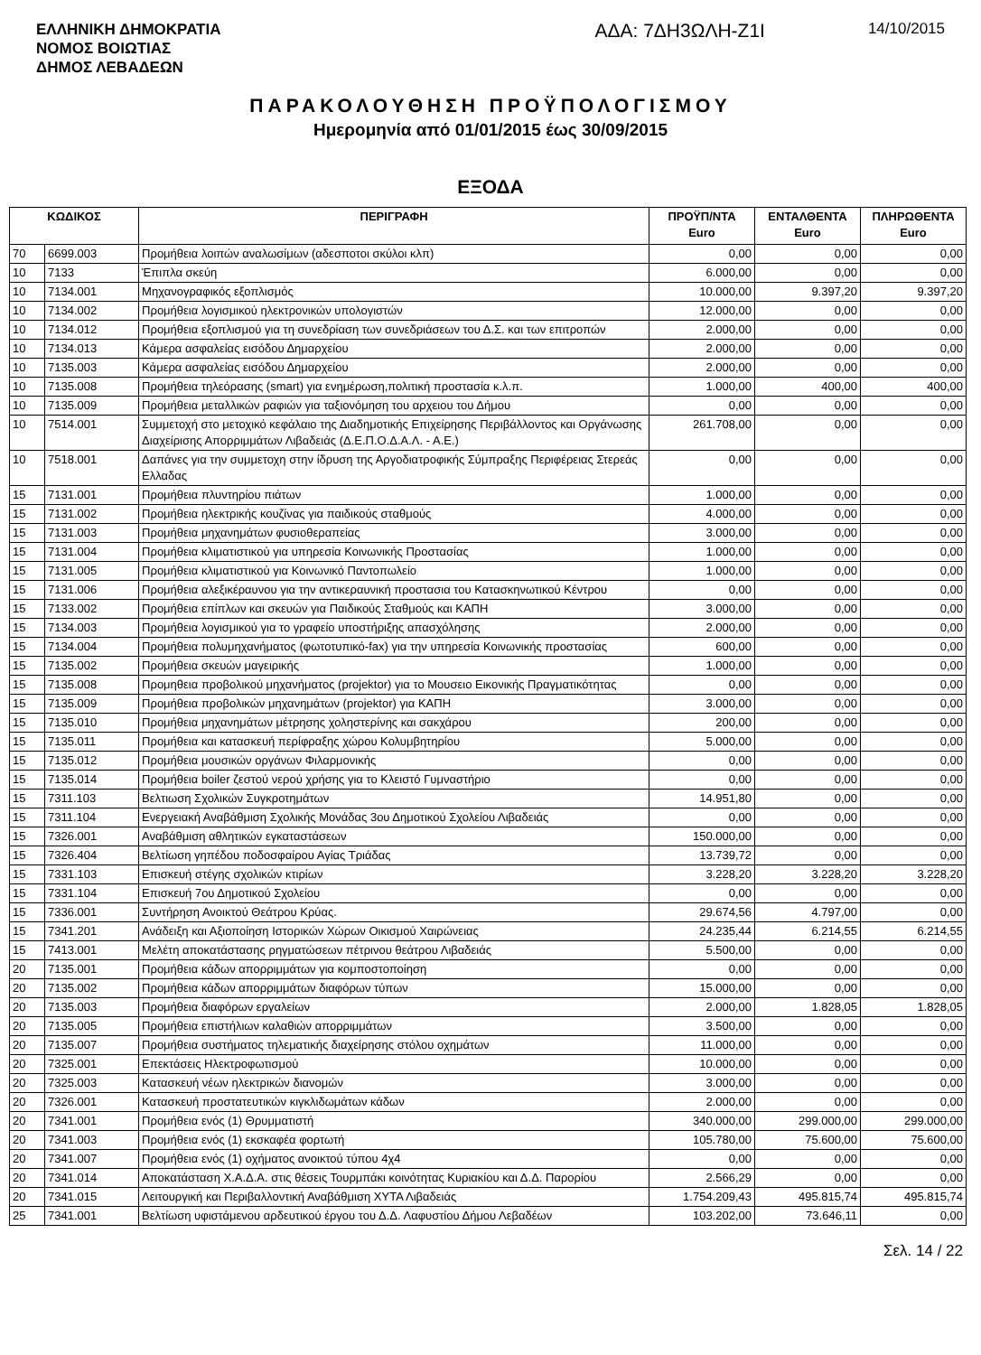ΕΛΛΗΝΙΚΗ ΔΗΜΟΚΡΑΤΙΑ
ΝΟΜΟΣ ΒΟΙΩΤΙΑΣ
ΔΗΜΟΣ ΛΕΒΑΔΕΩΝ
ΑΔΑ: 7ΔΗ3ΩΛΗ-Ζ1Ι
14/10/2015
ΠΑΡΑΚΟΛΟΥΘΗΣΗ ΠΡΟΫΠΟΛΟΓΙΣΜΟΥ
Ημερομηνία από 01/01/2015 έως 30/09/2015
ΕΞΟΔΑ
| ΚΩΔΙΚΟΣ | | ΠΕΡΙΓΡΑΦΗ | ΠΡΟΫΠ/ΝΤΑ Euro | ΕΝΤΑΛΘΕΝΤΑ Euro | ΠΛΗΡΩΘΕΝΤΑ Euro |
| --- | --- | --- | --- | --- | --- |
| 70 | 6699.003 | Προμήθεια λοιπών αναλωσίμων (αδεσποτοι σκύλοι κλπ) | 0,00 | 0,00 | 0,00 |
| 10 | 7133 | Έπιπλα σκεύη | 6.000,00 | 0,00 | 0,00 |
| 10 | 7134.001 | Μηχανογραφικός εξοπλισμός | 10.000,00 | 9.397,20 | 9.397,20 |
| 10 | 7134.002 | Προμήθεια λογισμικού ηλεκτρονικών υπολογιστών | 12.000,00 | 0,00 | 0,00 |
| 10 | 7134.012 | Προμήθεια εξοπλισμού για τη συνεδρίαση των συνεδριάσεων του Δ.Σ. και των επιτροπών | 2.000,00 | 0,00 | 0,00 |
| 10 | 7134.013 | Κάμερα ασφαλείας εισόδου Δημαρχείου | 2.000,00 | 0,00 | 0,00 |
| 10 | 7135.003 | Κάμερα ασφαλείας εισόδου Δημαρχείου | 2.000,00 | 0,00 | 0,00 |
| 10 | 7135.008 | Προμήθεια τηλεόρασης (smart) για ενημέρωση,πολιτική προστασία κ.λ.π. | 1.000,00 | 400,00 | 400,00 |
| 10 | 7135.009 | Προμήθεια μεταλλικών ραφιών για ταξιονόμηση του αρχειου του Δήμου | 0,00 | 0,00 | 0,00 |
| 10 | 7514.001 | Συμμετοχή στο μετοχικό κεφάλαιο της Διαδημοτικής Επιχείρησης Περιβάλλοντος και Οργάνωσης Διαχείρισης Απορριμμάτων Λιβαδειάς (Δ.Ε.Π.Ο.Δ.Α.Λ. - Α.Ε.) | 261.708,00 | 0,00 | 0,00 |
| 10 | 7518.001 | Δαπάνες για την συμμετοχη στην ίδρυση της Αργοδιατροφικής Σύμπραξης Περιφέρειας Στερεάς Ελλαδας | 0,00 | 0,00 | 0,00 |
| 15 | 7131.001 | Προμήθεια πλυντηρίου πιάτων | 1.000,00 | 0,00 | 0,00 |
| 15 | 7131.002 | Προμήθεια ηλεκτρικής κουζίνας για παιδικούς σταθμούς | 4.000,00 | 0,00 | 0,00 |
| 15 | 7131.003 | Προμήθεια μηχανημάτων φυσιοθεραπείας | 3.000,00 | 0,00 | 0,00 |
| 15 | 7131.004 | Προμήθεια κλιματιστικού για υπηρεσία Κοινωνικής Προστασίας | 1.000,00 | 0,00 | 0,00 |
| 15 | 7131.005 | Προμήθεια κλιματιστικού για Κοινωνικό Παντοπωλείο | 1.000,00 | 0,00 | 0,00 |
| 15 | 7131.006 | Προμήθεια αλεξικέραυνου για την αντικεραυνική προστασια του Κατασκηνωτικού Κέντρου | 0,00 | 0,00 | 0,00 |
| 15 | 7133.002 | Προμήθεια επίπλων και σκευών για Παιδικούς Σταθμούς και ΚΑΠΗ | 3.000,00 | 0,00 | 0,00 |
| 15 | 7134.003 | Προμήθεια λογισμικού για το γραφείο υποστήριξης απασχόλησης | 2.000,00 | 0,00 | 0,00 |
| 15 | 7134.004 | Προμήθεια πολυμηχανήματος (φωτοτυπικό-fax) για την υπηρεσία Κοινωνικής προστασίας | 600,00 | 0,00 | 0,00 |
| 15 | 7135.002 | Προμήθεια σκευών μαγειρικής | 1.000,00 | 0,00 | 0,00 |
| 15 | 7135.008 | Προμηθεια προβολικού μηχανήματος (projektor) για το Μουσειο Εικονικής Πραγματικότητας | 0,00 | 0,00 | 0,00 |
| 15 | 7135.009 | Προμήθεια προβολικών μηχανημάτων (projektor) για ΚΑΠΗ | 3.000,00 | 0,00 | 0,00 |
| 15 | 7135.010 | Προμήθεια μηχανημάτων μέτρησης χοληστερίνης και σακχάρου | 200,00 | 0,00 | 0,00 |
| 15 | 7135.011 | Προμήθεια και κατασκευή περίφραξης χώρου Κολυμβητηρίου | 5.000,00 | 0,00 | 0,00 |
| 15 | 7135.012 | Προμήθεια μουσικών οργάνων Φιλαρμονικής | 0,00 | 0,00 | 0,00 |
| 15 | 7135.014 | Προμήθεια boiler ζεστού νερού χρήσης για το Κλειστό Γυμναστήριο | 0,00 | 0,00 | 0,00 |
| 15 | 7311.103 | Βελτιωση Σχολικών Συγκροτημάτων | 14.951,80 | 0,00 | 0,00 |
| 15 | 7311.104 | Ενεργειακή Αναβάθμιση Σχολικής Μονάδας 3ου Δημοτικού Σχολείου Λιβαδειάς | 0,00 | 0,00 | 0,00 |
| 15 | 7326.001 | Αναβάθμιση αθλητικών εγκαταστάσεων | 150.000,00 | 0,00 | 0,00 |
| 15 | 7326.404 | Βελτίωση γηπέδου ποδοσφαίρου Αγίας Τριάδας | 13.739,72 | 0,00 | 0,00 |
| 15 | 7331.103 | Επισκευή στέγης σχολικών κτιρίων | 3.228,20 | 3.228,20 | 3.228,20 |
| 15 | 7331.104 | Επισκευή 7ου Δημοτικού Σχολείου | 0,00 | 0,00 | 0,00 |
| 15 | 7336.001 | Συντήρηση Ανοικτού Θεάτρου Κρύας. | 29.674,56 | 4.797,00 | 0,00 |
| 15 | 7341.201 | Ανάδειξη και Αξιοποίηση Ιστορικών Χώρων Οικισμού Χαιρώνειας | 24.235,44 | 6.214,55 | 6.214,55 |
| 15 | 7413.001 | Μελέτη αποκατάστασης ρηγματώσεων πέτρινου θεάτρου Λιβαδειάς | 5.500,00 | 0,00 | 0,00 |
| 20 | 7135.001 | Προμήθεια κάδων απορριμμάτων για κομποστοποίηση | 0,00 | 0,00 | 0,00 |
| 20 | 7135.002 | Προμήθεια κάδων απορριμμάτων διαφόρων τύπων | 15.000,00 | 0,00 | 0,00 |
| 20 | 7135.003 | Προμήθεια διαφόρων εργαλείων | 2.000,00 | 1.828,05 | 1.828,05 |
| 20 | 7135.005 | Προμήθεια επιστήλιων καλαθιών απορριμμάτων | 3.500,00 | 0,00 | 0,00 |
| 20 | 7135.007 | Προμήθεια συστήματος τηλεματικής διαχείρησης στόλου οχημάτων | 11.000,00 | 0,00 | 0,00 |
| 20 | 7325.001 | Επεκτάσεις Ηλεκτροφωτισμού | 10.000,00 | 0,00 | 0,00 |
| 20 | 7325.003 | Κατασκευή νέων ηλεκτρικών διανομών | 3.000,00 | 0,00 | 0,00 |
| 20 | 7326.001 | Κατασκευή προστατευτικών κιγκλιδωμάτων κάδων | 2.000,00 | 0,00 | 0,00 |
| 20 | 7341.001 | Προμήθεια ενός (1) Θρυμματιστή | 340.000,00 | 299.000,00 | 299.000,00 |
| 20 | 7341.003 | Προμήθεια ενός (1) εκσκαφέα φορτωτή | 105.780,00 | 75.600,00 | 75.600,00 |
| 20 | 7341.007 | Προμήθεια ενός (1) οχήματος ανοικτού τύπου 4χ4 | 0,00 | 0,00 | 0,00 |
| 20 | 7341.014 | Αποκατάσταση Χ.Α.Δ.Α. στις θέσεις Τουρμπάκι κοινότητας Κυριακίου και Δ.Δ. Παρορίου | 2.566,29 | 0,00 | 0,00 |
| 20 | 7341.015 | Λειτουργική και Περιβαλλοντική Αναβάθμιση ΧΥΤΑ Λιβαδειάς | 1.754.209,43 | 495.815,74 | 495.815,74 |
| 25 | 7341.001 | Βελτίωση υφιστάμενου αρδευτικού έργου του Δ.Δ. Λαφυστίου Δήμου Λεβαδέων | 103.202,00 | 73.646,11 | 0,00 |
Σελ. 14 / 22